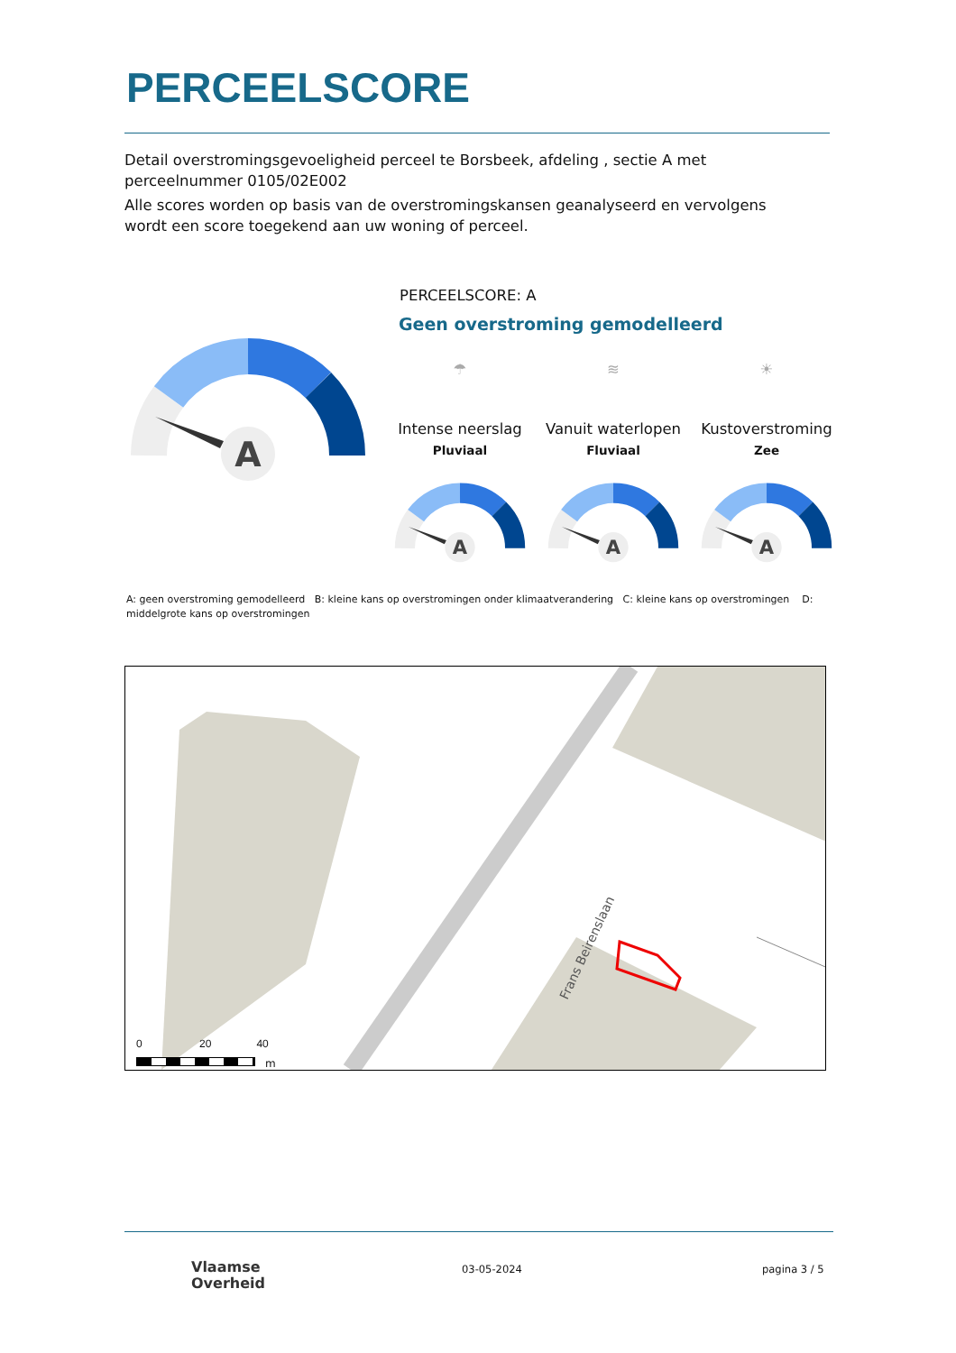PERCEELSCORE
Detail overstromingsgevoeligheid perceel te Borsbeek, afdeling , sectie A met perceelnummer 0105/02E002
Alle scores worden op basis van de overstromingskansen geanalyseerd en vervolgens wordt een score toegekend aan uw woning of perceel.
A
PERCEELSCORE: A
Geen overstroming gemodelleerd
☂ ≋ ☀
Intense neerslag
Pluviaal
Vanuit waterlopen
Fluviaal
Kustoverstroming
Zee
A
A
A
A: geen overstroming gemodelleerd B: kleine kans op overstromingen onder klimaatverandering C: kleine kans op overstromingen D: middelgrote kans op overstromingen
Frans Beirenslaan
0 20 40
m
Vlaamse
Overheid
03-05-2024 pagina 3 / 5